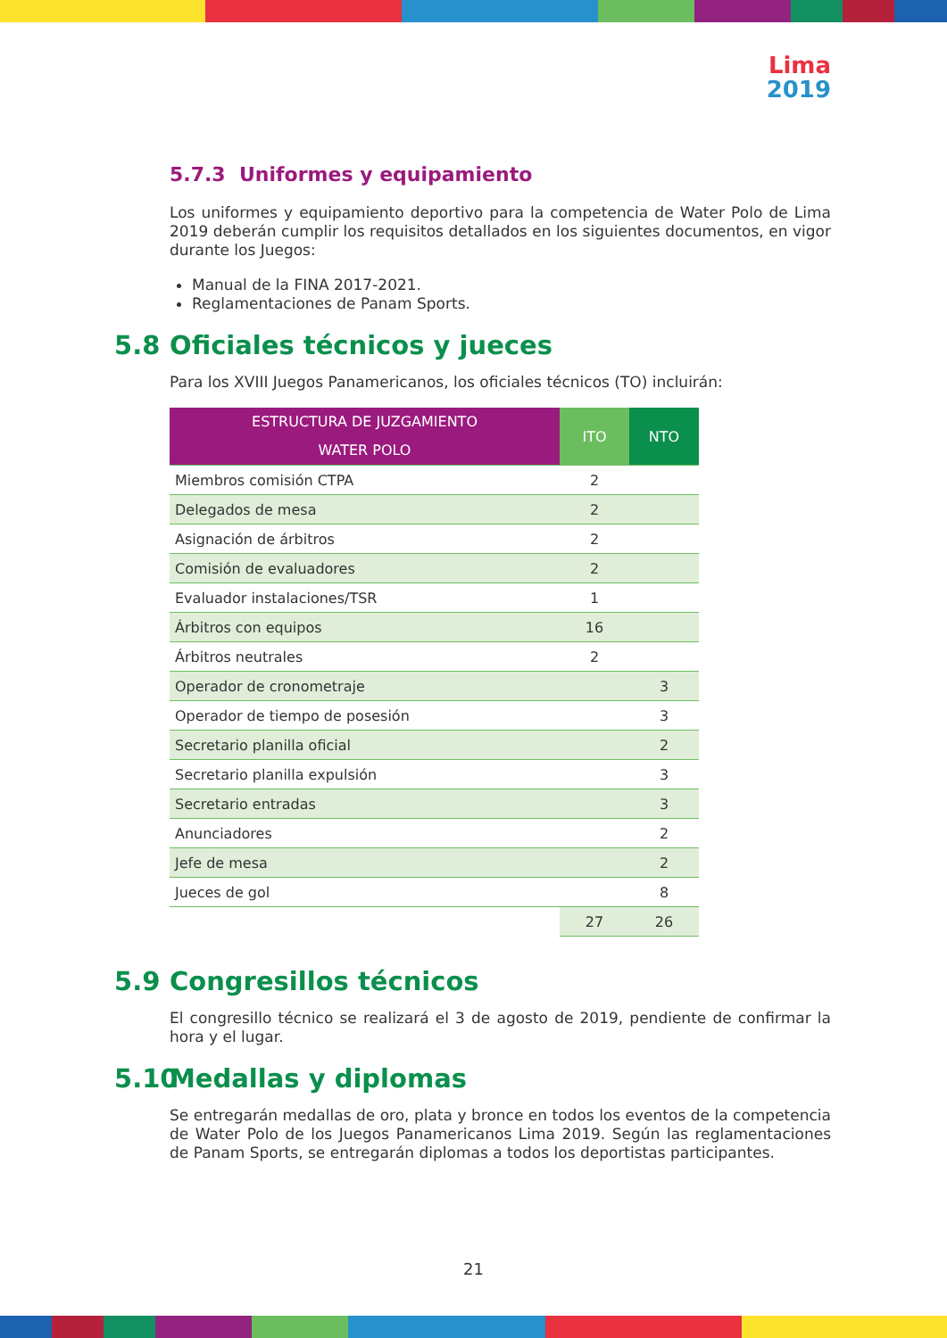Lima
2019
5.7.3 Uniformes y equipamiento
Los uniformes y equipamiento deportivo para la competencia de Water Polo de Lima 2019 deberán cumplir los requisitos detallados en los siguientes documentos, en vigor durante los Juegos:
Manual de la FINA 2017-2021.
Reglamentaciones de Panam Sports.
5.8 Oficiales técnicos y jueces
Para los XVIII Juegos Panamericanos, los oficiales técnicos (TO) incluirán:
| ESTRUCTURA DE JUZGAMIENTO WATER POLO | ITO | NTO |
| --- | --- | --- |
| Miembros comisión CTPA | 2 | |
| Delegados de mesa | 2 | |
| Asignación de árbitros | 2 | |
| Comisión de evaluadores | 2 | |
| Evaluador instalaciones/TSR | 1 | |
| Árbitros con equipos | 16 | |
| Árbitros neutrales | 2 | |
| Operador de cronometraje | | 3 |
| Operador de tiempo de posesión | | 3 |
| Secretario planilla oficial | | 2 |
| Secretario planilla expulsión | | 3 |
| Secretario entradas | | 3 |
| Anunciadores | | 2 |
| Jefe de mesa | | 2 |
| Jueces de gol | | 8 |
| | 27 | 26 |
5.9 Congresillos técnicos
El congresillo técnico se realizará el 3 de agosto de 2019, pendiente de confirmar la hora y el lugar.
5.10 Medallas y diplomas
Se entregarán medallas de oro, plata y bronce en todos los eventos de la competencia de Water Polo de los Juegos Panamericanos Lima 2019. Según las reglamentaciones de Panam Sports, se entregarán diplomas a todos los deportistas participantes.
21